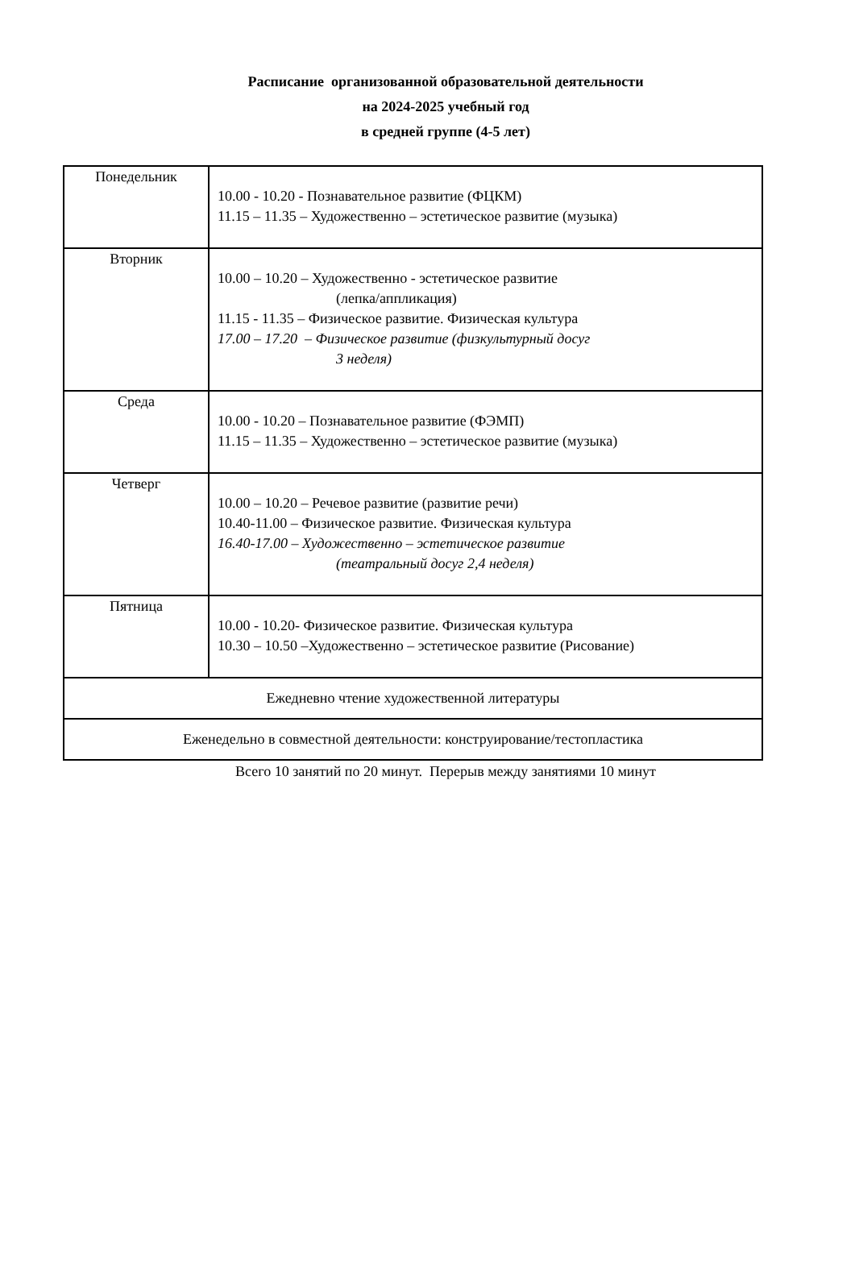Расписание организованной образовательной деятельности
на 2024-2025 учебный год
в средней группе (4-5 лет)
| Понедельник | 10.00 - 10.20 - Познавательное развитие (ФЦКМ) 11.15 – 11.35 – Художественно – эстетическое развитие (музыка) |
| Вторник | 10.00 – 10.20 – Художественно - эстетическое развитие (лепка/аппликация) 11.15 - 11.35 – Физическое развитие. Физическая культура 17.00 – 17.20 – Физическое развитие (физкультурный досуг 3 неделя) |
| Среда | 10.00 - 10.20 – Познавательное развитие (ФЭМП) 11.15 – 11.35 – Художественно – эстетическое развитие (музыка) |
| Четверг | 10.00 – 10.20 – Речевое развитие (развитие речи) 10.40-11.00 – Физическое развитие. Физическая культура 16.40-17.00 – Художественно – эстетическое развитие (театральный досуг 2,4 неделя) |
| Пятница | 10.00 - 10.20- Физическое развитие. Физическая культура 10.30 – 10.50 –Художественно – эстетическое развитие (Рисование) |
| Ежедневно чтение художественной литературы | |
| Еженедельно в совместной деятельности: конструирование/тестопластика | |
Всего 10 занятий по 20 минут. Перерыв между занятиями 10 минут